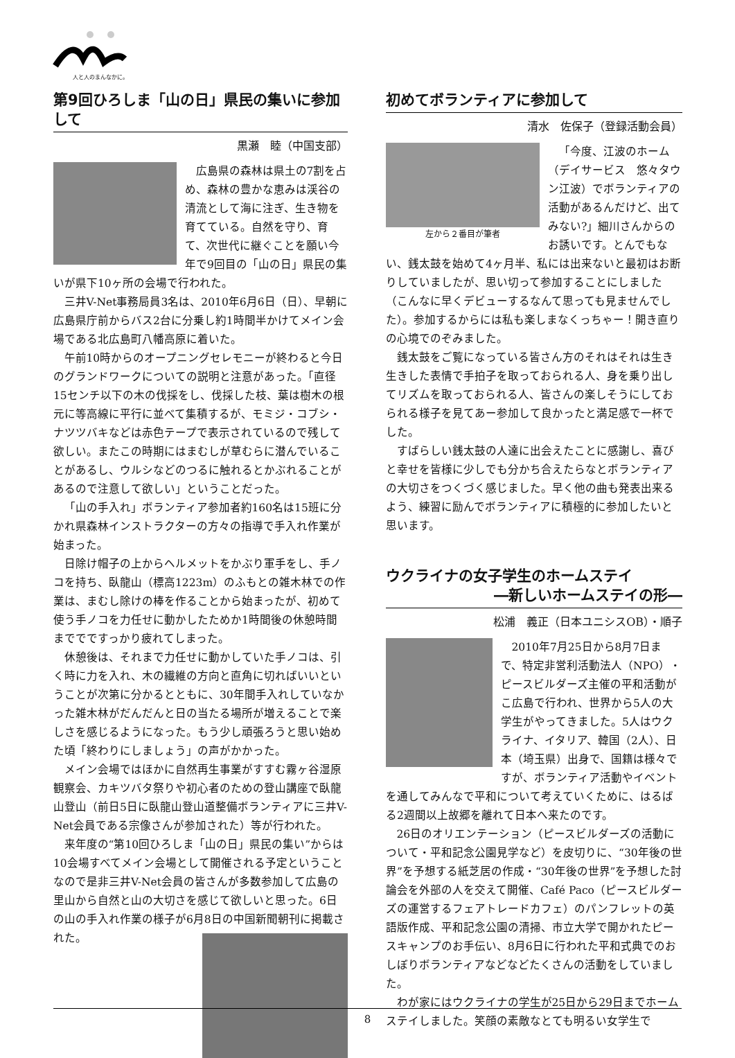人と人のまんなかに。
第9回ひろしま「山の日」県民の集いに参加して
黒瀬　睦（中国支部）
広島県の森林は県土の7割を占め、森林の豊かな恵みは渓谷の清流として海に注ぎ、生き物を育てている。自然を守り、育て、次世代に継ぐことを願い今年で9回目の「山の日」県民の集いが県下10ヶ所の会場で行われた。
三井V-Net事務局員3名は、2010年6月6日（日）、早朝に広島県庁前からバス2台に分乗し約1時間半かけてメイン会場である北広島町八幡高原に着いた。
午前10時からのオープニングセレモニーが終わると今日のグランドワークについての説明と注意があった。「直径15センチ以下の木の伐採をし、伐採した枝、葉は樹木の根元に等高線に平行に並べて集積するが、モミジ・コブシ・ナツツバキなどは赤色テープで表示されているので残して欲しい。またこの時期にはまむしが草むらに潜んでいることがあるし、ウルシなどのつるに触れるとかぶれることがあるので注意して欲しい」ということだった。
「山の手入れ」ボランティア参加者約160名は15班に分かれ県森林インストラクターの方々の指導で手入れ作業が始まった。
日除け帽子の上からヘルメットをかぶり軍手をし、手ノコを持ち、臥龍山（標高1223m）のふもとの雑木林での作業は、まむし除けの棒を作ることから始まったが、初めて使う手ノコを力任せに動かしたためか1時間後の休憩時間まででですっかり疲れてしまった。
休憩後は、それまで力任せに動かしていた手ノコは、引く時に力を入れ、木の繊維の方向と直角に切ればいいということが次第に分かるとともに、30年間手入れしていなかった雑木林がだんだんと日の当たる場所が増えることで楽しさを感じるようになった。もう少し頑張ろうと思い始めた頃「終わりにしましょう」の声がかかった。
メイン会場ではほかに自然再生事業がすすむ霧ヶ谷湿原観察会、カキツバタ祭りや初心者のための登山講座で臥龍山登山（前日5日に臥龍山登山道整備ボランティアに三井V-Net会員である宗像さんが参加された）等が行われた。
来年度の“第10回ひろしま「山の日」県民の集い”からは10会場すべてメイン会場として開催される予定ということなので是非三井V-Net会員の皆さんが多数参加して広島の里山から自然と山の大切さを感じて欲しいと思った。6日の山の手入れ作業の様子が6月8日の中国新聞朝刊に掲載された。
初めてボランティアに参加して
清水　佐保子（登録活動会員）
左から２番目が筆者
「今度、江波のホーム（デイサービス　悠々タウン江波）でボランティアの活動があるんだけど、出てみない?」細川さんからのお誘いです。とんでもない、銭太鼓を始めて4ヶ月半、私には出来ないと最初はお断りしていましたが、思い切って参加することにしました（こんなに早くデビューするなんて思っても見ませんでした）。参加するからには私も楽しまなくっちゃー！開き直りの心境でのぞみました。
銭太鼓をご覧になっている皆さん方のそれはそれは生き生きした表情で手拍子を取っておられる人、身を乗り出してリズムを取っておられる人、皆さんの楽しそうにしておられる様子を見てあー参加して良かったと満足感で一杯でした。
すばらしい銭太鼓の人達に出会えたことに感謝し、喜びと幸せを皆様に少しでも分かち合えたらなとボランティアの大切さをつくづく感じました。早く他の曲も発表出来るよう、練習に励んでボランティアに積極的に参加したいと思います。
ウクライナの女子学生のホームステイ
―新しいホームステイの形―
松浦　義正（日本ユニシスOB）・順子
2010年7月25日から8月7日まで、特定非営利活動法人（NPO）・ピースビルダーズ主催の平和活動がこ広島で行われ、世界から5人の大学生がやってきました。5人はウクライナ、イタリア、韓国（2人）、日本（埼玉県）出身で、国籍は様々ですが、ボランティア活動やイベントを通してみんなで平和について考えていくために、はるばる2週間以上故郷を離れて日本へ来たのです。
26日のオリエンテーション（ピースビルダーズの活動について・平和記念公園見学など）を皮切りに、“30年後の世界”を予想する紙芝居の作成・“30年後の世界”を予想した討論会を外部の人を交えて開催、Café Paco（ピースビルダーズの運営するフェアトレードカフェ）のパンフレットの英語版作成、平和記念公園の清掃、市立大学で開かれたピースキャンプのお手伝い、8月6日に行われた平和式典でのおしぼりボランティアなどなどたくさんの活動をしていました。
わが家にはウクライナの学生が25日から29日までホームステイしました。笑顔の素敵なとても明るい女学生で
8